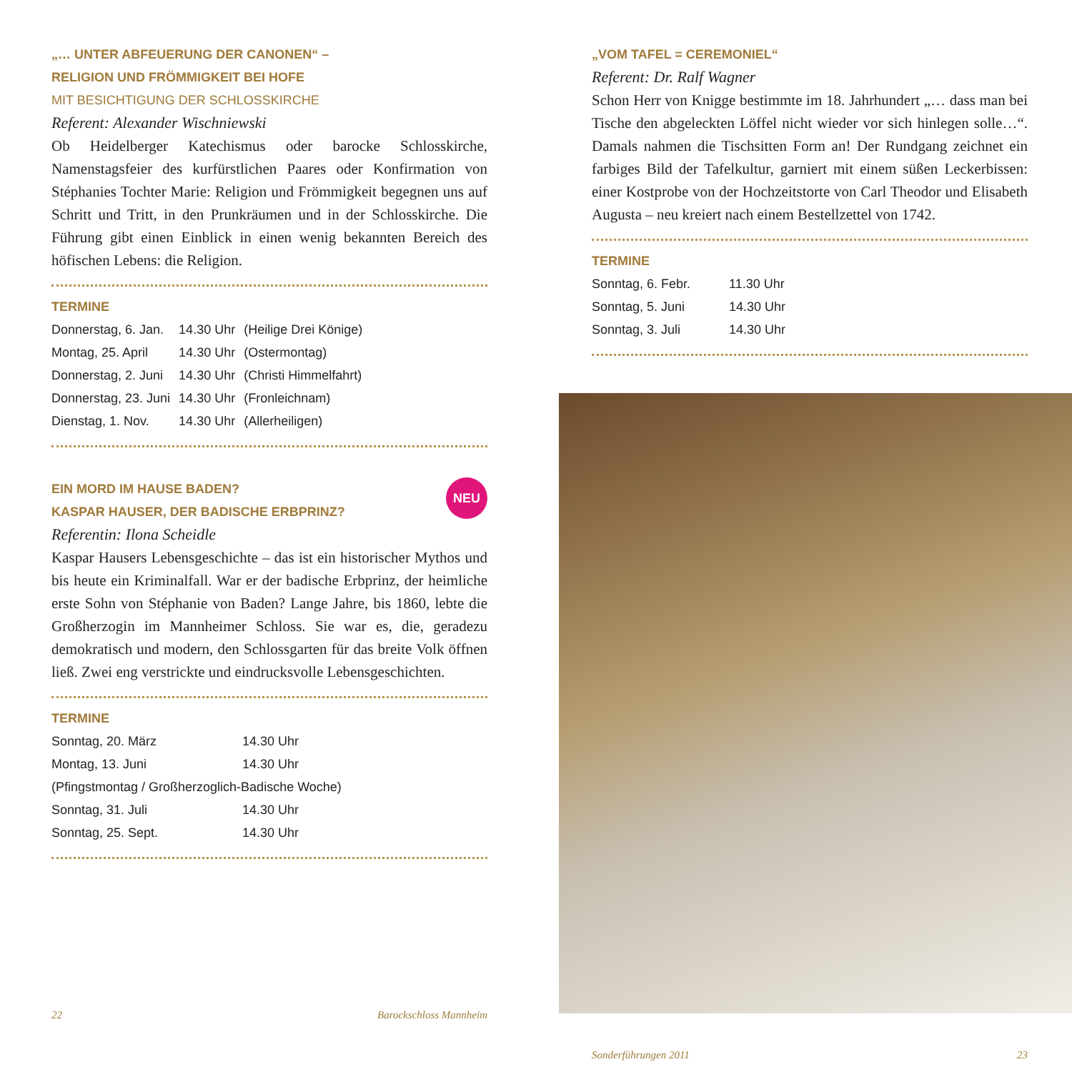„… UNTER ABFEUERUNG DER CANONEN“ –
RELIGION UND FRÖMMIGKEIT BEI HOFE
MIT BESICHTIGUNG DER SCHLOSSKIRCHE
Referent: Alexander Wischniewski
Ob Heidelberger Katechismus oder barocke Schlosskirche, Namenstagsfeier des kurfürstlichen Paares oder Konfirmation von Stéphanies Tochter Marie: Religion und Frömmigkeit begegnen uns auf Schritt und Tritt, in den Prunkräumen und in der Schlosskirche. Die Führung gibt einen Einblick in einen wenig bekannten Bereich des höfischen Lebens: die Religion.
TERMINE
| Donnerstag, 6. Jan. | 14.30 Uhr | (Heilige Drei Könige) |
| Montag, 25. April | 14.30 Uhr | (Ostermontag) |
| Donnerstag, 2. Juni | 14.30 Uhr | (Christi Himmelfahrt) |
| Donnerstag, 23. Juni | 14.30 Uhr | (Fronleichnam) |
| Dienstag, 1. Nov. | 14.30 Uhr | (Allerheiligen) |
NEU
EIN MORD IM HAUSE BADEN?
KASPAR HAUSER, DER BADISCHE ERBPRINZ?
Referentin: Ilona Scheidle
Kaspar Hausers Lebensgeschichte – das ist ein historischer Mythos und bis heute ein Kriminalfall. War er der badische Erbprinz, der heimliche erste Sohn von Stéphanie von Baden? Lange Jahre, bis 1860, lebte die Großherzogin im Mannheimer Schloss. Sie war es, die, geradezu demokratisch und modern, den Schlossgarten für das breite Volk öffnen ließ. Zwei eng verstrickte und eindrucksvolle Lebensgeschichten.
TERMINE
| Sonntag, 20. März | 14.30 Uhr |
| Montag, 13. Juni | 14.30 Uhr |
| (Pfingstmontag / Großherzoglich-Badische Woche) | |
| Sonntag, 31. Juli | 14.30 Uhr |
| Sonntag, 25. Sept. | 14.30 Uhr |
22 Barockschloss Mannheim
„VOM TAFEL = CEREMONIEL“
Referent: Dr. Ralf Wagner
Schon Herr von Knigge bestimmte im 18. Jahrhundert „… dass man bei Tische den abgeleckten Löffel nicht wieder vor sich hinlegen solle…“. Damals nahmen die Tischsitten Form an! Der Rundgang zeichnet ein farbiges Bild der Tafelkultur, garniert mit einem süßen Leckerbissen: einer Kostprobe von der Hochzeitstorte von Carl Theodor und Elisabeth Augusta – neu kreiert nach einem Bestellzettel von 1742.
TERMINE
| Sonntag, 6. Febr. | 11.30 Uhr |
| Sonntag, 5. Juni | 14.30 Uhr |
| Sonntag, 3. Juli | 14.30 Uhr |
Sonderführungen 2011 23